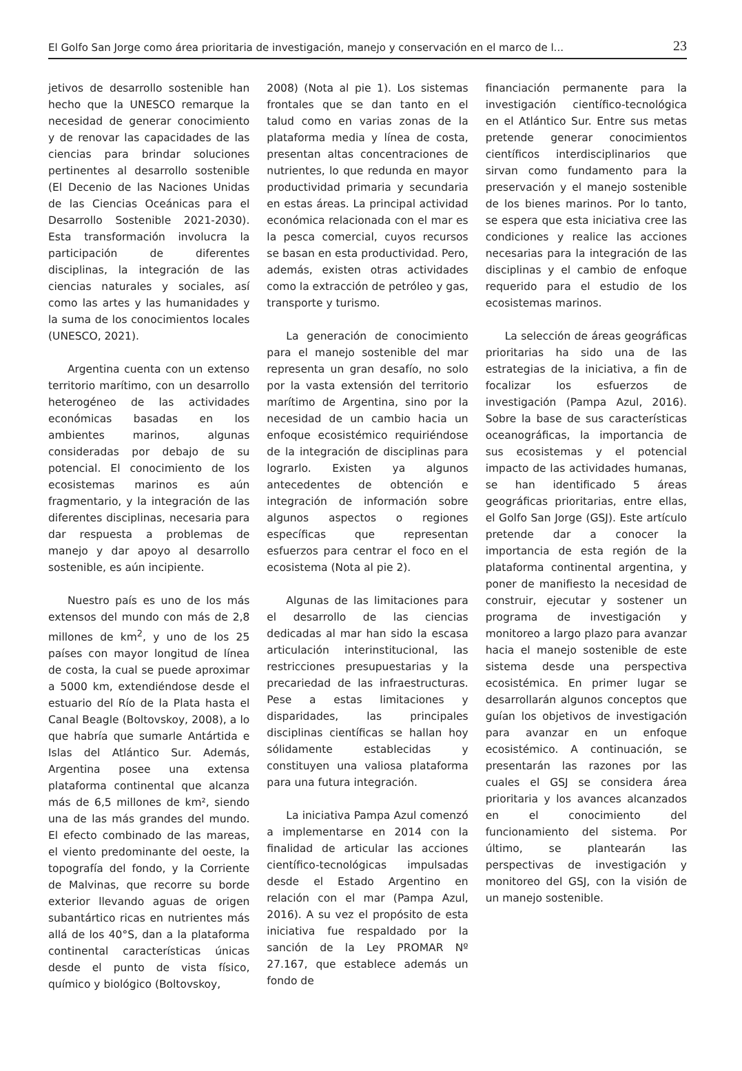El Golfo San Jorge como área prioritaria de investigación, manejo y conservación en el marco de l... 23
jetivos de desarrollo sostenible han hecho que la UNESCO remarque la necesidad de generar conocimiento y de renovar las capacidades de las ciencias para brindar soluciones pertinentes al desarrollo sostenible (El Decenio de las Naciones Unidas de las Ciencias Oceánicas para el Desarrollo Sostenible 2021-2030). Esta transformación involucra la participación de diferentes disciplinas, la integración de las ciencias naturales y sociales, así como las artes y las humanidades y la suma de los conocimientos locales (UNESCO, 2021).
Argentina cuenta con un extenso territorio marítimo, con un desarrollo heterogéneo de las actividades económicas basadas en los ambientes marinos, algunas consideradas por debajo de su potencial. El conocimiento de los ecosistemas marinos es aún fragmentario, y la integración de las diferentes disciplinas, necesaria para dar respuesta a problemas de manejo y dar apoyo al desarrollo sostenible, es aún incipiente.
Nuestro país es uno de los más extensos del mundo con más de 2,8 millones de km<sup>2</sup>, y uno de los 25 países con mayor longitud de línea de costa, la cual se puede aproximar a 5000 km, extendiéndose desde el estuario del Río de la Plata hasta el Canal Beagle (Boltovskoy, 2008), a lo que habría que sumarle Antártida e Islas del Atlántico Sur. Además, Argentina posee una extensa plataforma continental que alcanza más de 6,5 millones de km², siendo una de las más grandes del mundo. El efecto combinado de las mareas, el viento predominante del oeste, la topografía del fondo, y la Corriente de Malvinas, que recorre su borde exterior llevando aguas de origen subantártico ricas en nutrientes más allá de los 40°S, dan a la plataforma continental características únicas desde el punto de vista físico, químico y biológico (Boltovskoy,
2008) (Nota al pie 1). Los sistemas frontales que se dan tanto en el talud como en varias zonas de la plataforma media y línea de costa, presentan altas concentraciones de nutrientes, lo que redunda en mayor productividad primaria y secundaria en estas áreas. La principal actividad económica relacionada con el mar es la pesca comercial, cuyos recursos se basan en esta productividad. Pero, además, existen otras actividades como la extracción de petróleo y gas, transporte y turismo.
La generación de conocimiento para el manejo sostenible del mar representa un gran desafío, no solo por la vasta extensión del territorio marítimo de Argentina, sino por la necesidad de un cambio hacia un enfoque ecosistémico requiriéndose de la integración de disciplinas para lograrlo. Existen ya algunos antecedentes de obtención e integración de información sobre algunos aspectos o regiones específicas que representan esfuerzos para centrar el foco en el ecosistema (Nota al pie 2).
Algunas de las limitaciones para el desarrollo de las ciencias dedicadas al mar han sido la escasa articulación interinstitucional, las restricciones presupuestarias y la precariedad de las infraestructuras. Pese a estas limitaciones y disparidades, las principales disciplinas científicas se hallan hoy sólidamente establecidas y constituyen una valiosa plataforma para una futura integración.
La iniciativa Pampa Azul comenzó a implementarse en 2014 con la finalidad de articular las acciones científico-tecnológicas impulsadas desde el Estado Argentino en relación con el mar (Pampa Azul, 2016). A su vez el propósito de esta iniciativa fue respaldado por la sanción de la Ley PROMAR Nº 27.167, que establece además un fondo de
financiación permanente para la investigación científico-tecnológica en el Atlántico Sur. Entre sus metas pretende generar conocimientos científicos interdisciplinarios que sirvan como fundamento para la preservación y el manejo sostenible de los bienes marinos. Por lo tanto, se espera que esta iniciativa cree las condiciones y realice las acciones necesarias para la integración de las disciplinas y el cambio de enfoque requerido para el estudio de los ecosistemas marinos.
La selección de áreas geográficas prioritarias ha sido una de las estrategias de la iniciativa, a fin de focalizar los esfuerzos de investigación (Pampa Azul, 2016). Sobre la base de sus características oceanográficas, la importancia de sus ecosistemas y el potencial impacto de las actividades humanas, se han identificado 5 áreas geográficas prioritarias, entre ellas, el Golfo San Jorge (GSJ). Este artículo pretende dar a conocer la importancia de esta región de la plataforma continental argentina, y poner de manifiesto la necesidad de construir, ejecutar y sostener un programa de investigación y monitoreo a largo plazo para avanzar hacia el manejo sostenible de este sistema desde una perspectiva ecosistémica. En primer lugar se desarrollarán algunos conceptos que guían los objetivos de investigación para avanzar en un enfoque ecosistémico. A continuación, se presentarán las razones por las cuales el GSJ se considera área prioritaria y los avances alcanzados en el conocimiento del funcionamiento del sistema. Por último, se plantearán las perspectivas de investigación y monitoreo del GSJ, con la visión de un manejo sostenible.